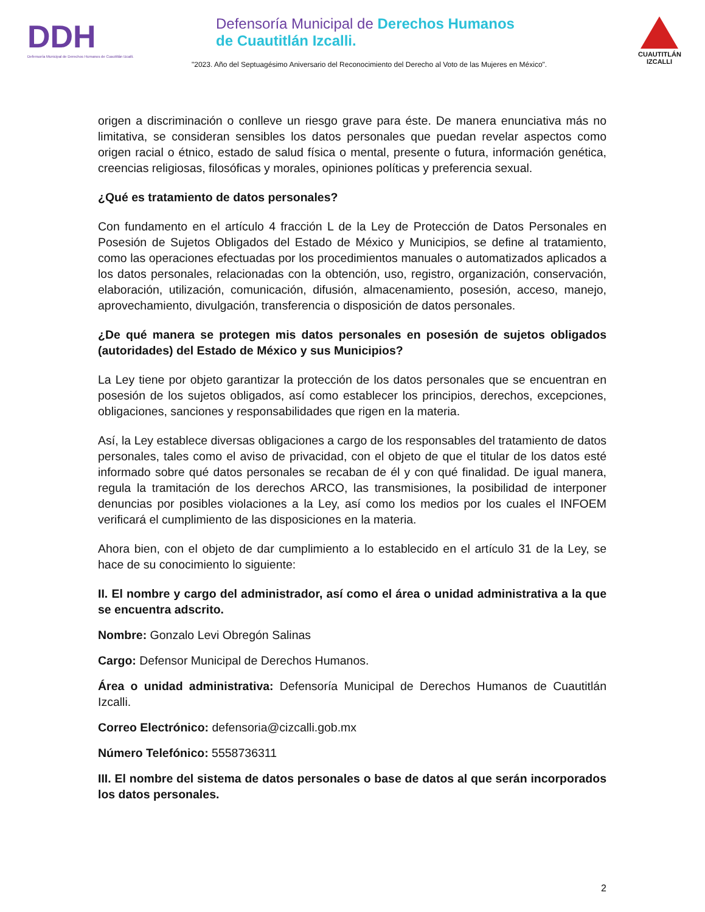DDH
Defensoría Municipal de Derechos Humanos de Cuautitlán Izcalli.
Defensoría Municipal de Derechos Humanos
de Cuautitlán Izcalli.
"2023. Año del Septuagésimo Aniversario del Reconocimiento del Derecho al Voto de las Mujeres en México".
CUAUTITLÁN
IZCALLI
origen a discriminación o conlleve un riesgo grave para éste. De manera enunciativa más no limitativa, se consideran sensibles los datos personales que puedan revelar aspectos como origen racial o étnico, estado de salud física o mental, presente o futura, información genética, creencias religiosas, filosóficas y morales, opiniones políticas y preferencia sexual.
¿Qué es tratamiento de datos personales?
Con fundamento en el artículo 4 fracción L de la Ley de Protección de Datos Personales en Posesión de Sujetos Obligados del Estado de México y Municipios, se define al tratamiento, como las operaciones efectuadas por los procedimientos manuales o automatizados aplicados a los datos personales, relacionadas con la obtención, uso, registro, organización, conservación, elaboración, utilización, comunicación, difusión, almacenamiento, posesión, acceso, manejo, aprovechamiento, divulgación, transferencia o disposición de datos personales.
¿De qué manera se protegen mis datos personales en posesión de sujetos obligados (autoridades) del Estado de México y sus Municipios?
La Ley tiene por objeto garantizar la protección de los datos personales que se encuentran en posesión de los sujetos obligados, así como establecer los principios, derechos, excepciones, obligaciones, sanciones y responsabilidades que rigen en la materia.
Así, la Ley establece diversas obligaciones a cargo de los responsables del tratamiento de datos personales, tales como el aviso de privacidad, con el objeto de que el titular de los datos esté informado sobre qué datos personales se recaban de él y con qué finalidad. De igual manera, regula la tramitación de los derechos ARCO, las transmisiones, la posibilidad de interponer denuncias por posibles violaciones a la Ley, así como los medios por los cuales el INFOEM verificará el cumplimiento de las disposiciones en la materia.
Ahora bien, con el objeto de dar cumplimiento a lo establecido en el artículo 31 de la Ley, se hace de su conocimiento lo siguiente:
II. El nombre y cargo del administrador, así como el área o unidad administrativa a la que se encuentra adscrito.
Nombre: Gonzalo Levi Obregón Salinas
Cargo: Defensor Municipal de Derechos Humanos.
Área o unidad administrativa: Defensoría Municipal de Derechos Humanos de Cuautitlán Izcalli.
Correo Electrónico: defensoria@cizcalli.gob.mx
Número Telefónico: 5558736311
III. El nombre del sistema de datos personales o base de datos al que serán incorporados los datos personales.
2